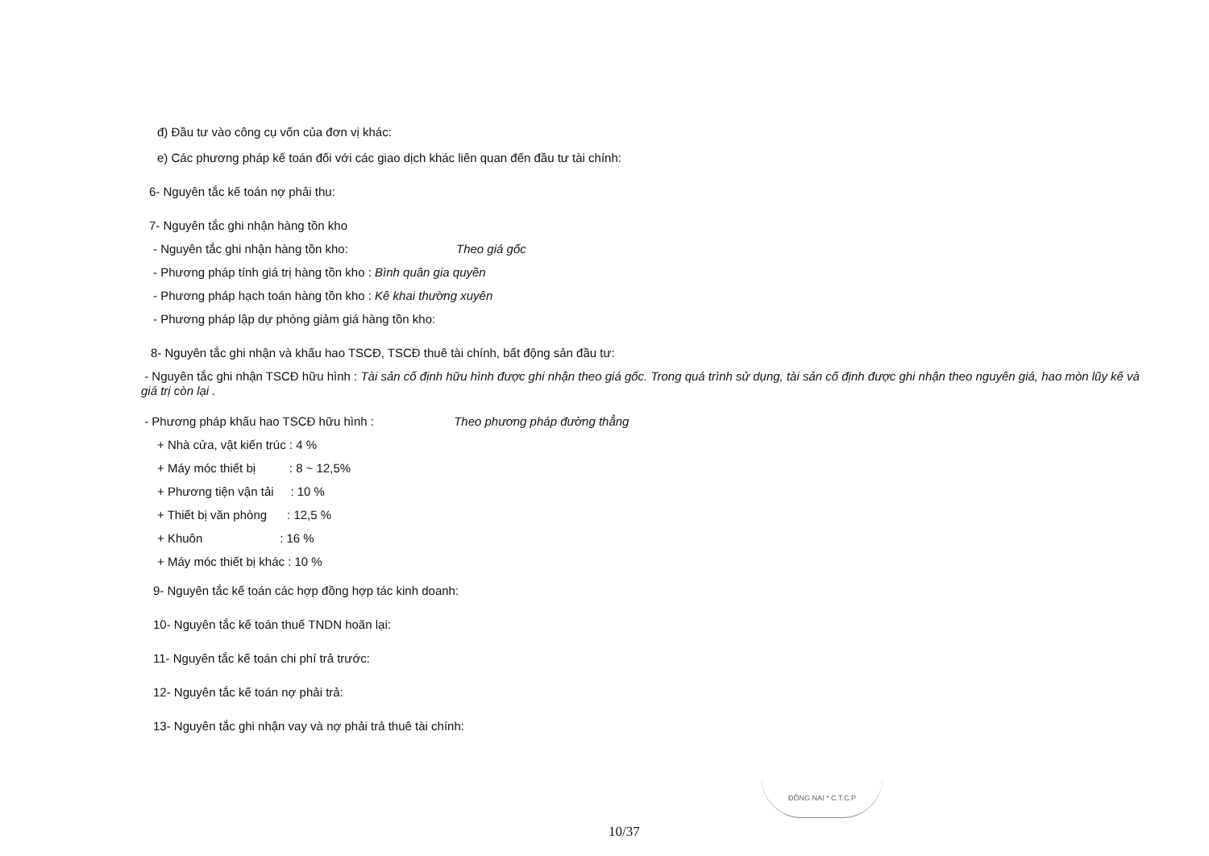đ) Đầu tư vào công cụ vốn của đơn vị khác:
e) Các phương pháp kế toán đối với các giao dịch khác liên quan đến đầu tư tài chính:
6- Nguyên tắc kế toán nợ phải thu:
7- Nguyên tắc ghi nhận hàng tồn kho
- Nguyên tắc ghi nhận hàng tồn kho: Theo giá gốc
- Phương pháp tính giá trị hàng tồn kho : Bình quân gia quyền
- Phương pháp hạch toán hàng tồn kho : Kê khai thường xuyên
- Phương pháp lập dự phòng giảm giá hàng tồn kho:
8- Nguyên tắc ghi nhận và khấu hao TSCĐ, TSCĐ thuê tài chính, bất động sản đầu tư:
- Nguyên tắc ghi nhận TSCĐ hữu hình : Tài sản cố định hữu hình được ghi nhận theo giá gốc. Trong quá trình sử dụng, tài sản cố định được ghi nhận theo nguyên giá, hao mòn lũy kế và giá trị còn lại .
- Phương pháp khấu hao TSCĐ hữu hình : Theo phương pháp đường thẳng
+ Nhà cửa, vật kiến trúc : 4 %
+ Máy móc thiết bị : 8 ~ 12,5%
+ Phương tiện vận tải : 10 %
+ Thiết bị văn phòng : 12,5 %
+ Khuôn : 16 %
+ Máy móc thiết bị khác : 10 %
9- Nguyên tắc kế toán các hợp đồng hợp tác kinh doanh:
10- Nguyên tắc kế toán thuế TNDN hoãn lại:
11- Nguyên tắc kế toán chi phí trả trước:
12- Nguyên tắc kế toán nợ phải trả:
13- Nguyên tắc ghi nhận vay và nợ phải trả thuê tài chính:
ĐỒNG NAI * C.T.C.P
10/37